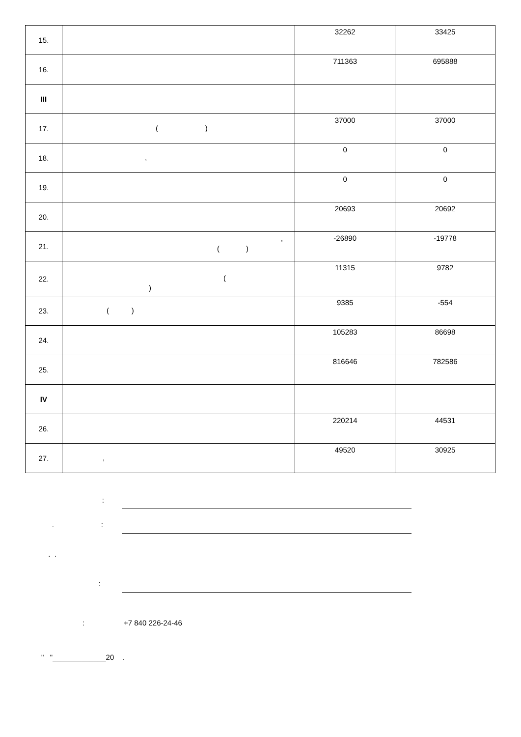| 15. | | 32262 | 33425 |
| 16. | | 711363 | 695888 |
| III | | | |
| 17. | ( ) | 37000 | 37000 |
| 18. | , | 0 | 0 |
| 19. | | 0 | 0 |
| 20. | | 20693 | 20692 |
| 21. | , ( ) | -26890 | -19778 |
| 22. | ( ) | 11315 | 9782 |
| 23. | ( ) | 9385 | -554 |
| 24. | | 105283 | 86698 |
| 25. | | 816646 | 782586 |
| IV | | | |
| 26. | | 220214 | 44531 |
| 27. | , | 49520 | 30925 |
:
. :
. .
:
: +7 840 226-24-46
" "_____________20 .